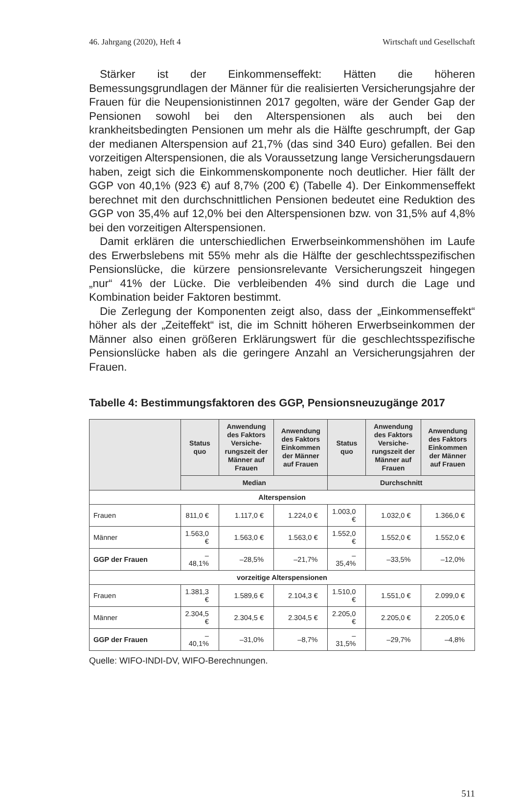46. Jahrgang (2020), Heft 4 Wirtschaft und Gesellschaft
Stärker ist der Einkommenseffekt: Hätten die höheren Bemessungsgrundlagen der Männer für die realisierten Versicherungsjahre der Frauen für die Neupensionistinnen 2017 gegolten, wäre der Gender Gap der Pensionen sowohl bei den Alterspensionen als auch bei den krankheitsbedingten Pensionen um mehr als die Hälfte geschrumpft, der Gap der medianen Alterspension auf 21,7% (das sind 340 Euro) gefallen. Bei den vorzeitigen Alterspensionen, die als Voraussetzung lange Versicherungsdauern haben, zeigt sich die Einkommenskomponente noch deutlicher. Hier fällt der GGP von 40,1% (923 €) auf 8,7% (200 €) (Tabelle 4). Der Einkommenseffekt berechnet mit den durchschnittlichen Pensionen bedeutet eine Reduktion des GGP von 35,4% auf 12,0% bei den Alterspensionen bzw. von 31,5% auf 4,8% bei den vorzeitigen Alterspensionen.
Damit erklären die unterschiedlichen Erwerbseinkommenshöhen im Laufe des Erwerbslebens mit 55% mehr als die Hälfte der geschlechtsspezifischen Pensionslücke, die kürzere pensionsrelevante Versicherungszeit hingegen „nur“ 41% der Lücke. Die verbleibenden 4% sind durch die Lage und Kombination beider Faktoren bestimmt.
Die Zerlegung der Komponenten zeigt also, dass der „Einkommenseffekt“ höher als der „Zeiteffekt“ ist, die im Schnitt höheren Erwerbseinkommen der Männer also einen größeren Erklärungswert für die geschlechtsspezifische Pensionslücke haben als die geringere Anzahl an Versicherungsjahren der Frauen.
Tabelle 4: Bestimmungsfaktoren des GGP, Pensionsneuzugänge 2017
| | Status quo | Anwendung des Faktors Versiche­rungszeit der Männer auf Frauen | Anwendung des Faktors Einkommen der Männer auf Frauen | Status quo | Anwendung des Faktors Versiche­rungszeit der Männer auf Frauen | Anwendung des Faktors Einkommen der Männer auf Frauen |
| --- | --- | --- | --- | --- | --- | --- |
| | Median | | | Durchschnitt | | |
| Alterspension | | | | | | |
| Frauen | 811,0 € | 1.117,0 € | 1.224,0 € | 1.003,0 € | 1.032,0 € | 1.366,0 € |
| Männer | 1.563,0 € | 1.563,0 € | 1.563,0 € | 1.552,0 € | 1.552,0 € | 1.552,0 € |
| GGP der Frauen | –48,1% | –28,5% | –21,7% | –35,4% | –33,5% | –12,0% |
| vorzeitige Alterspensionen | | | | | | |
| Frauen | 1.381,3 € | 1.589,6 € | 2.104,3 € | 1.510,0 € | 1.551,0 € | 2.099,0 € |
| Männer | 2.304,5 € | 2.304,5 € | 2.304,5 € | 2.205,0 € | 2.205,0 € | 2.205,0 € |
| GGP der Frauen | –40,1% | –31,0% | –8,7% | –31,5% | –29,7% | –4,8% |
Quelle: WIFO-INDI-DV, WIFO-Berechnungen.
511